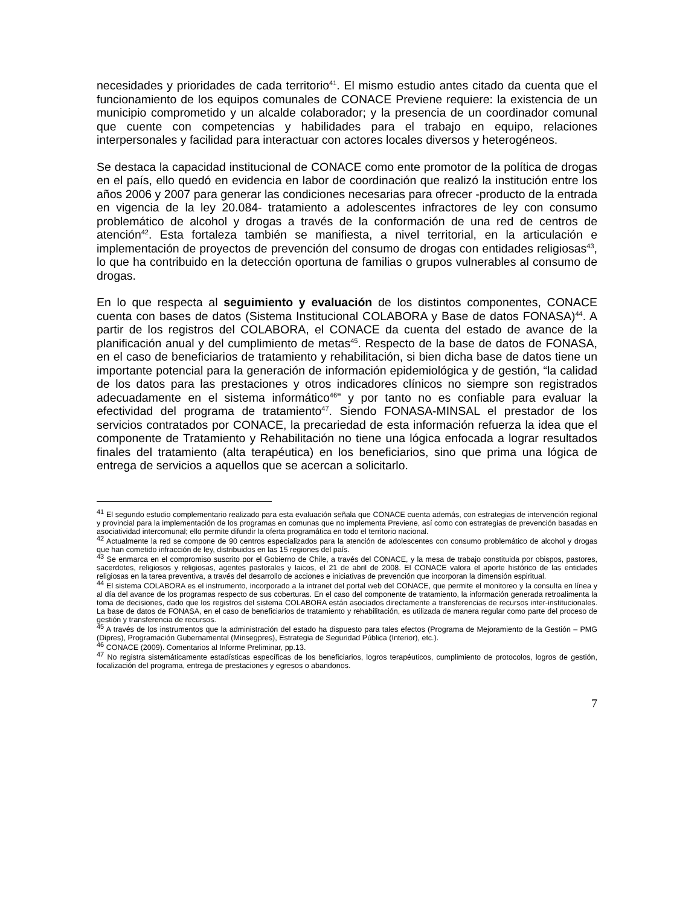necesidades y prioridades de cada territorio<sup>41</sup>. El mismo estudio antes citado da cuenta que el funcionamiento de los equipos comunales de CONACE Previene requiere: la existencia de un municipio comprometido y un alcalde colaborador; y la presencia de un coordinador comunal que cuente con competencias y habilidades para el trabajo en equipo, relaciones interpersonales y facilidad para interactuar con actores locales diversos y heterogéneos.
Se destaca la capacidad institucional de CONACE como ente promotor de la política de drogas en el país, ello quedó en evidencia en labor de coordinación que realizó la institución entre los años 2006 y 2007 para generar las condiciones necesarias para ofrecer -producto de la entrada en vigencia de la ley 20.084- tratamiento a adolescentes infractores de ley con consumo problemático de alcohol y drogas a través de la conformación de una red de centros de atención<sup>42</sup>. Esta fortaleza también se manifiesta, a nivel territorial, en la articulación e implementación de proyectos de prevención del consumo de drogas con entidades religiosas<sup>43</sup>, lo que ha contribuido en la detección oportuna de familias o grupos vulnerables al consumo de drogas.
En lo que respecta al seguimiento y evaluación de los distintos componentes, CONACE cuenta con bases de datos (Sistema Institucional COLABORA y Base de datos FONASA)<sup>44</sup>. A partir de los registros del COLABORA, el CONACE da cuenta del estado de avance de la planificación anual y del cumplimiento de metas<sup>45</sup>. Respecto de la base de datos de FONASA, en el caso de beneficiarios de tratamiento y rehabilitación, si bien dicha base de datos tiene un importante potencial para la generación de información epidemiológica y de gestión, “la calidad de los datos para las prestaciones y otros indicadores clínicos no siempre son registrados adecuadamente en el sistema informático<sup>46</sup>” y por tanto no es confiable para evaluar la efectividad del programa de tratamiento<sup>47</sup>. Siendo FONASA-MINSAL el prestador de los servicios contratados por CONACE, la precariedad de esta información refuerza la idea que el componente de Tratamiento y Rehabilitación no tiene una lógica enfocada a lograr resultados finales del tratamiento (alta terapéutica) en los beneficiarios, sino que prima una lógica de entrega de servicios a aquellos que se acercan a solicitarlo.
<sup>41</sup> El segundo estudio complementario realizado para esta evaluación señala que CONACE cuenta además, con estrategias de intervención regional y provincial para la implementación de los programas en comunas que no implementa Previene, así como con estrategias de prevención basadas en asociatividad intercomunal; ello permite difundir la oferta programática en todo el territorio nacional.
<sup>42</sup> Actualmente la red se compone de 90 centros especializados para la atención de adolescentes con consumo problemático de alcohol y drogas que han cometido infracción de ley, distribuidos en las 15 regiones del país.
<sup>43</sup> Se enmarca en el compromiso suscrito por el Gobierno de Chile, a través del CONACE, y la mesa de trabajo constituida por obispos, pastores, sacerdotes, religiosos y religiosas, agentes pastorales y laicos, el 21 de abril de 2008. El CONACE valora el aporte histórico de las entidades religiosas en la tarea preventiva, a través del desarrollo de acciones e iniciativas de prevención que incorporan la dimensión espiritual.
<sup>44</sup> El sistema COLABORA es el instrumento, incorporado a la intranet del portal web del CONACE, que permite el monitoreo y la consulta en línea y al día del avance de los programas respecto de sus coberturas. En el caso del componente de tratamiento, la información generada retroalimenta la toma de decisiones, dado que los registros del sistema COLABORA están asociados directamente a transferencias de recursos inter-institucionales. La base de datos de FONASA, en el caso de beneficiarios de tratamiento y rehabilitación, es utilizada de manera regular como parte del proceso de gestión y transferencia de recursos.
<sup>45</sup> A través de los instrumentos que la administración del estado ha dispuesto para tales efectos (Programa de Mejoramiento de la Gestión – PMG (Dipres), Programación Gubernamental (Minsegpres), Estrategia de Seguridad Pública (Interior), etc.).
<sup>46</sup> CONACE (2009). Comentarios al Informe Preliminar, pp.13.
<sup>47</sup> No registra sistemáticamente estadísticas específicas de los beneficiarios, logros terapéuticos, cumplimiento de protocolos, logros de gestión, focalización del programa, entrega de prestaciones y egresos o abandonos.
7